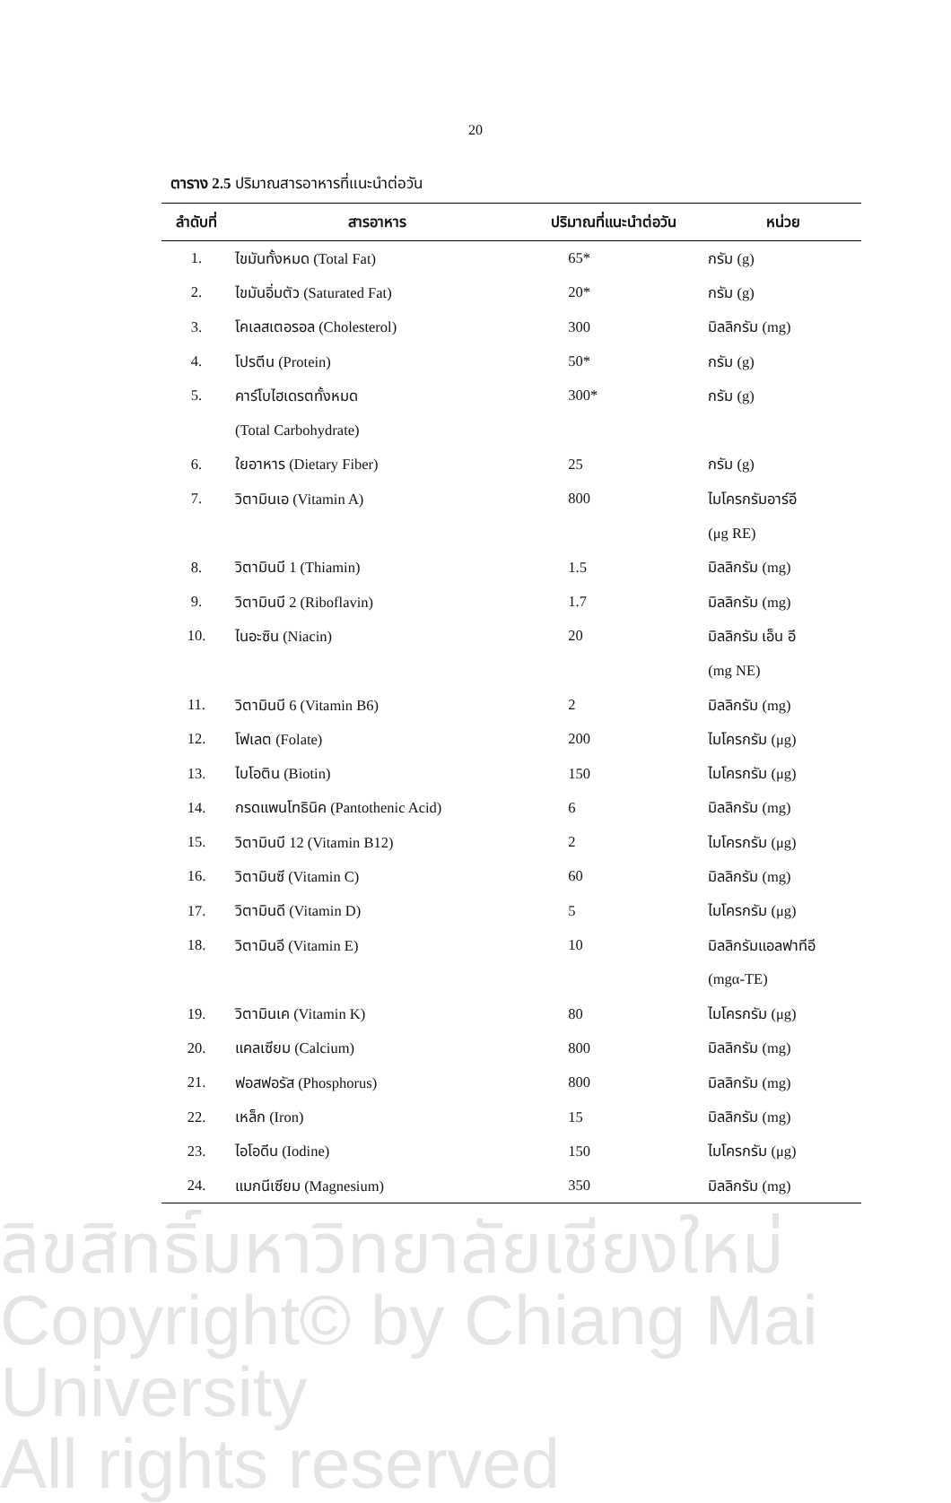20
ตาราง 2.5 ปริมาณสารอาหารที่แนะนำต่อวัน
| ลำดับที่ | สารอาหาร | ปริมาณที่แนะนำต่อวัน | หน่วย |
| --- | --- | --- | --- |
| 1. | ไขมันทั้งหมด (Total Fat) | 65* | กรัม (g) |
| 2. | ไขมันอิ่มตัว (Saturated Fat) | 20* | กรัม (g) |
| 3. | โคเลสเตอรอล (Cholesterol) | 300 | มิลลิกรัม (mg) |
| 4. | โปรตีน (Protein) | 50* | กรัม (g) |
| 5. | คาร์โบไฮเดรตทั้งหมด | 300* | กรัม (g) |
| | (Total Carbohydrate) | | |
| 6. | ใยอาหาร (Dietary Fiber) | 25 | กรัม (g) |
| 7. | วิตามินเอ (Vitamin A) | 800 | ไมโครกรัมอาร์อี |
| | | | (μg RE) |
| 8. | วิตามินบี 1 (Thiamin) | 1.5 | มิลลิกรัม (mg) |
| 9. | วิตามินบี 2 (Riboflavin) | 1.7 | มิลลิกรัม (mg) |
| 10. | ไนอะซิน (Niacin) | 20 | มิลลิกรัม เอ็น อี |
| | | | (mg NE) |
| 11. | วิตามินบี 6 (Vitamin B6) | 2 | มิลลิกรัม (mg) |
| 12. | โฟเลต (Folate) | 200 | ไมโครกรัม (μg) |
| 13. | ไบโอติน (Biotin) | 150 | ไมโครกรัม (μg) |
| 14. | กรดแพนโทธินิค (Pantothenic Acid) | 6 | มิลลิกรัม (mg) |
| 15. | วิตามินบี 12 (Vitamin B12) | 2 | ไมโครกรัม (μg) |
| 16. | วิตามินซี (Vitamin C) | 60 | มิลลิกรัม (mg) |
| 17. | วิตามินดี (Vitamin D) | 5 | ไมโครกรัม (μg) |
| 18. | วิตามินอี (Vitamin E) | 10 | มิลลิกรัมแอลฟาทีอี |
| | | | (mgα-TE) |
| 19. | วิตามินเค (Vitamin K) | 80 | ไมโครกรัม (μg) |
| 20. | แคลเซียม (Calcium) | 800 | มิลลิกรัม (mg) |
| 21. | ฟอสฟอรัส (Phosphorus) | 800 | มิลลิกรัม (mg) |
| 22. | เหล็ก (Iron) | 15 | มิลลิกรัม (mg) |
| 23. | ไอโอดีน (Iodine) | 150 | ไมโครกรัม (μg) |
| 24. | แมกนีเซียม (Magnesium) | 350 | มิลลิกรัม (mg) |
ลิขสิทธิ์มหาวิทยาลัยเชียงใหม่
Copyright© by Chiang Mai University
All rights reserved